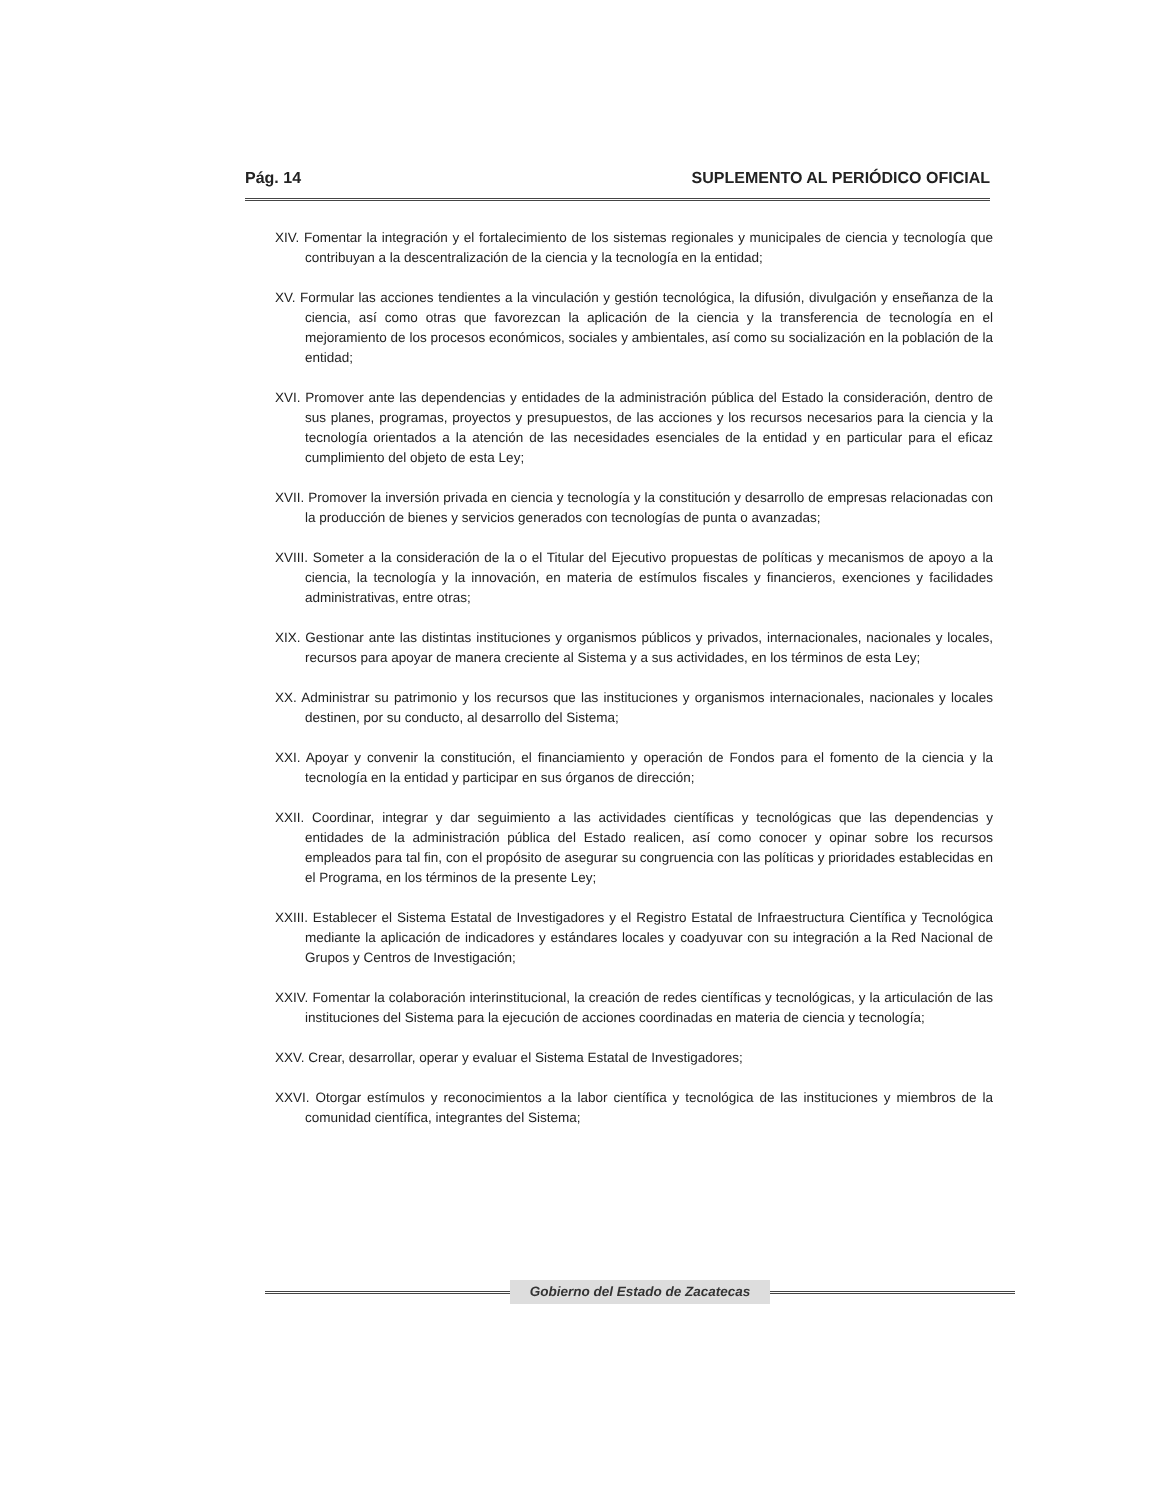Pág. 14 SUPLEMENTO AL PERIÓDICO OFICIAL
XIV. Fomentar la integración y el fortalecimiento de los sistemas regionales y municipales de ciencia y tecnología que contribuyan a la descentralización de la ciencia y la tecnología en la entidad;
XV. Formular las acciones tendientes a la vinculación y gestión tecnológica, la difusión, divulgación y enseñanza de la ciencia, así como otras que favorezcan la aplicación de la ciencia y la transferencia de tecnología en el mejoramiento de los procesos económicos, sociales y ambientales, así como su socialización en la población de la entidad;
XVI. Promover ante las dependencias y entidades de la administración pública del Estado la consideración, dentro de sus planes, programas, proyectos y presupuestos, de las acciones y los recursos necesarios para la ciencia y la tecnología orientados a la atención de las necesidades esenciales de la entidad y en particular para el eficaz cumplimiento del objeto de esta Ley;
XVII. Promover la inversión privada en ciencia y tecnología y la constitución y desarrollo de empresas relacionadas con la producción de bienes y servicios generados con tecnologías de punta o avanzadas;
XVIII. Someter a la consideración de la o el Titular del Ejecutivo propuestas de políticas y mecanismos de apoyo a la ciencia, la tecnología y la innovación, en materia de estímulos fiscales y financieros, exenciones y facilidades administrativas, entre otras;
XIX. Gestionar ante las distintas instituciones y organismos públicos y privados, internacionales, nacionales y locales, recursos para apoyar de manera creciente al Sistema y a sus actividades, en los términos de esta Ley;
XX. Administrar su patrimonio y los recursos que las instituciones y organismos internacionales, nacionales y locales destinen, por su conducto, al desarrollo del Sistema;
XXI. Apoyar y convenir la constitución, el financiamiento y operación de Fondos para el fomento de la ciencia y la tecnología en la entidad y participar en sus órganos de dirección;
XXII. Coordinar, integrar y dar seguimiento a las actividades científicas y tecnológicas que las dependencias y entidades de la administración pública del Estado realicen, así como conocer y opinar sobre los recursos empleados para tal fin, con el propósito de asegurar su congruencia con las políticas y prioridades establecidas en el Programa, en los términos de la presente Ley;
XXIII. Establecer el Sistema Estatal de Investigadores y el Registro Estatal de Infraestructura Científica y Tecnológica mediante la aplicación de indicadores y estándares locales y coadyuvar con su integración a la Red Nacional de Grupos y Centros de Investigación;
XXIV. Fomentar la colaboración interinstitucional, la creación de redes científicas y tecnológicas, y la articulación de las instituciones del Sistema para la ejecución de acciones coordinadas en materia de ciencia y tecnología;
XXV. Crear, desarrollar, operar y evaluar el Sistema Estatal de Investigadores;
XXVI. Otorgar estímulos y reconocimientos a la labor científica y tecnológica de las instituciones y miembros de la comunidad científica, integrantes del Sistema;
Gobierno del Estado de Zacatecas